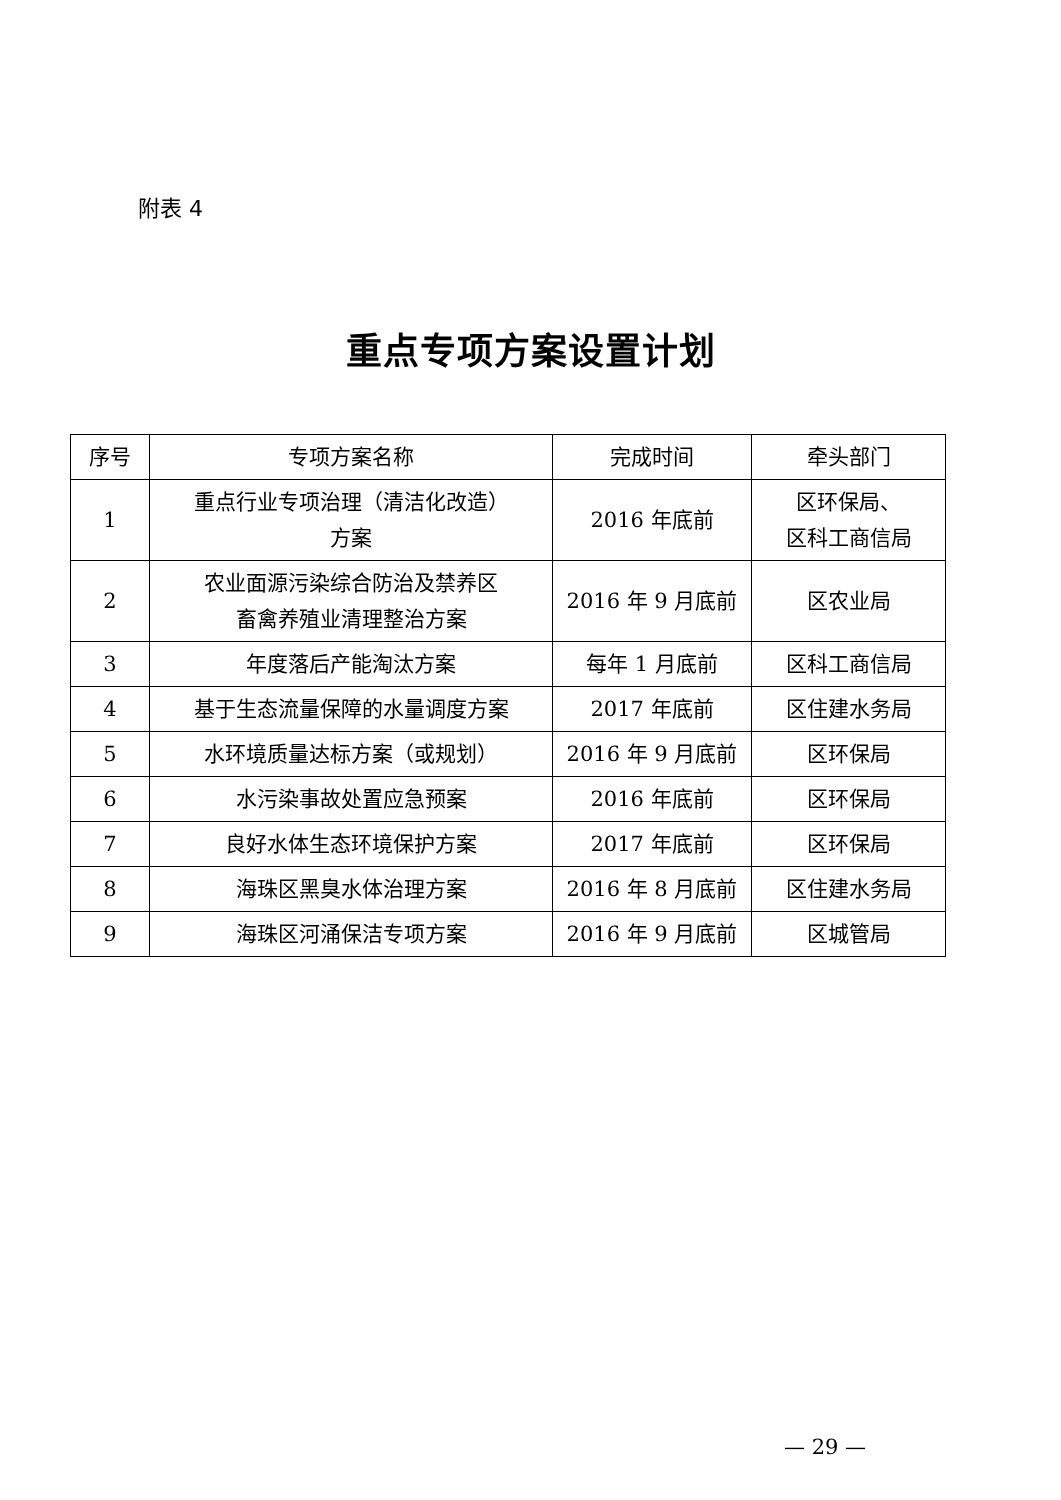附表 4
重点专项方案设置计划
| 序号 | 专项方案名称 | 完成时间 | 牵头部门 |
| --- | --- | --- | --- |
| 1 | 重点行业专项治理（清洁化改造） 方案 | 2016 年底前 | 区环保局、 区科工商信局 |
| 2 | 农业面源污染综合防治及禁养区 畜禽养殖业清理整治方案 | 2016 年 9 月底前 | 区农业局 |
| 3 | 年度落后产能淘汰方案 | 每年 1 月底前 | 区科工商信局 |
| 4 | 基于生态流量保障的水量调度方案 | 2017 年底前 | 区住建水务局 |
| 5 | 水环境质量达标方案（或规划） | 2016 年 9 月底前 | 区环保局 |
| 6 | 水污染事故处置应急预案 | 2016 年底前 | 区环保局 |
| 7 | 良好水体生态环境保护方案 | 2017 年底前 | 区环保局 |
| 8 | 海珠区黑臭水体治理方案 | 2016 年 8 月底前 | 区住建水务局 |
| 9 | 海珠区河涌保洁专项方案 | 2016 年 9 月底前 | 区城管局 |
— 29 —